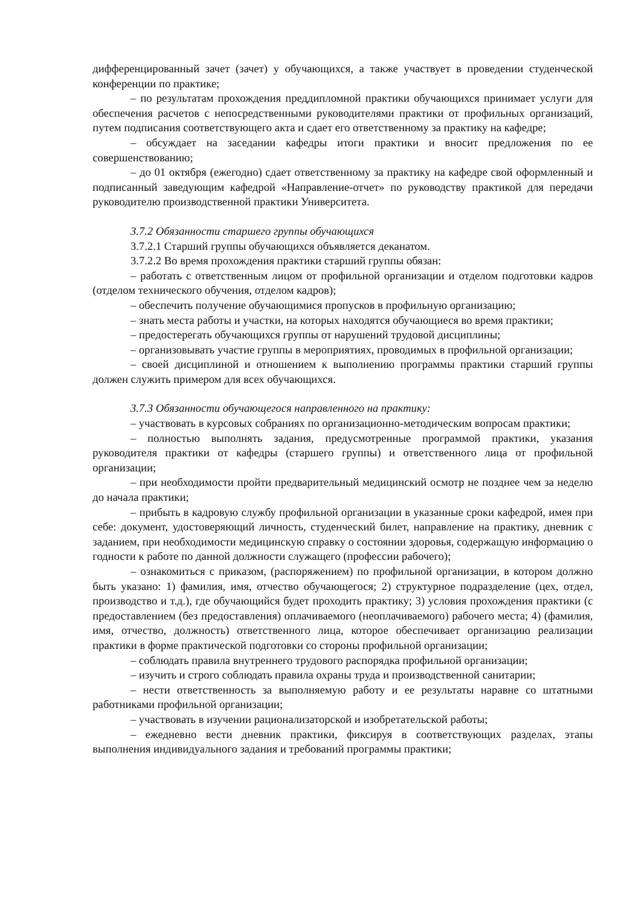дифференцированный зачет (зачет) у обучающихся, а также участвует в проведении студенческой конференции по практике;
– по результатам прохождения преддипломной практики обучающихся принимает услуги для обеспечения расчетов с непосредственными руководителями практики от профильных организаций, путем подписания соответствующего акта и сдает его ответственному за практику на кафедре;
– обсуждает на заседании кафедры итоги практики и вносит предложения по ее совершенствованию;
– до 01 октября (ежегодно) сдает ответственному за практику на кафедре свой оформленный и подписанный заведующим кафедрой «Направление-отчет» по руководству практикой для передачи руководителю производственной практики Университета.
3.7.2 Обязанности старшего группы обучающихся
3.7.2.1 Старший группы обучающихся объявляется деканатом.
3.7.2.2 Во время прохождения практики старший группы обязан:
– работать с ответственным лицом от профильной организации и отделом подготовки кадров (отделом технического обучения, отделом кадров);
– обеспечить получение обучающимися пропусков в профильную организацию;
– знать места работы и участки, на которых находятся обучающиеся во время практики;
– предостерегать обучающихся группы от нарушений трудовой дисциплины;
– организовывать участие группы в мероприятиях, проводимых в профильной организации;
– своей дисциплиной и отношением к выполнению программы практики старший группы должен служить примером для всех обучающихся.
3.7.3 Обязанности обучающегося направленного на практику:
– участвовать в курсовых собраниях по организационно-методическим вопросам практики;
– полностью выполнять задания, предусмотренные программой практики, указания руководителя практики от кафедры (старшего группы) и ответственного лица от профильной организации;
– при необходимости пройти предварительный медицинский осмотр не позднее чем за неделю до начала практики;
– прибыть в кадровую службу профильной организации в указанные сроки кафедрой, имея при себе: документ, удостоверяющий личность, студенческий билет, направление на практику, дневник с заданием, при необходимости медицинскую справку о состоянии здоровья, содержащую информацию о годности к работе по данной должности служащего (профессии рабочего);
– ознакомиться с приказом, (распоряжением) по профильной организации, в котором должно быть указано: 1) фамилия, имя, отчество обучающегося; 2) структурное подразделение (цех, отдел, производство и т.д.), где обучающийся будет проходить практику; 3) условия прохождения практики (с предоставлением (без предоставления) оплачиваемого (неоплачиваемого) рабочего места; 4) (фамилия, имя, отчество, должность) ответственного лица, которое обеспечивает организацию реализации практики в форме практической подготовки со стороны профильной организации;
– соблюдать правила внутреннего трудового распорядка профильной организации;
– изучить и строго соблюдать правила охраны труда и производственной санитарии;
– нести ответственность за выполняемую работу и ее результаты наравне со штатными работниками профильной организации;
– участвовать в изучении рационализаторской и изобретательской работы;
– ежедневно вести дневник практики, фиксируя в соответствующих разделах, этапы выполнения индивидуального задания и требований программы практики;